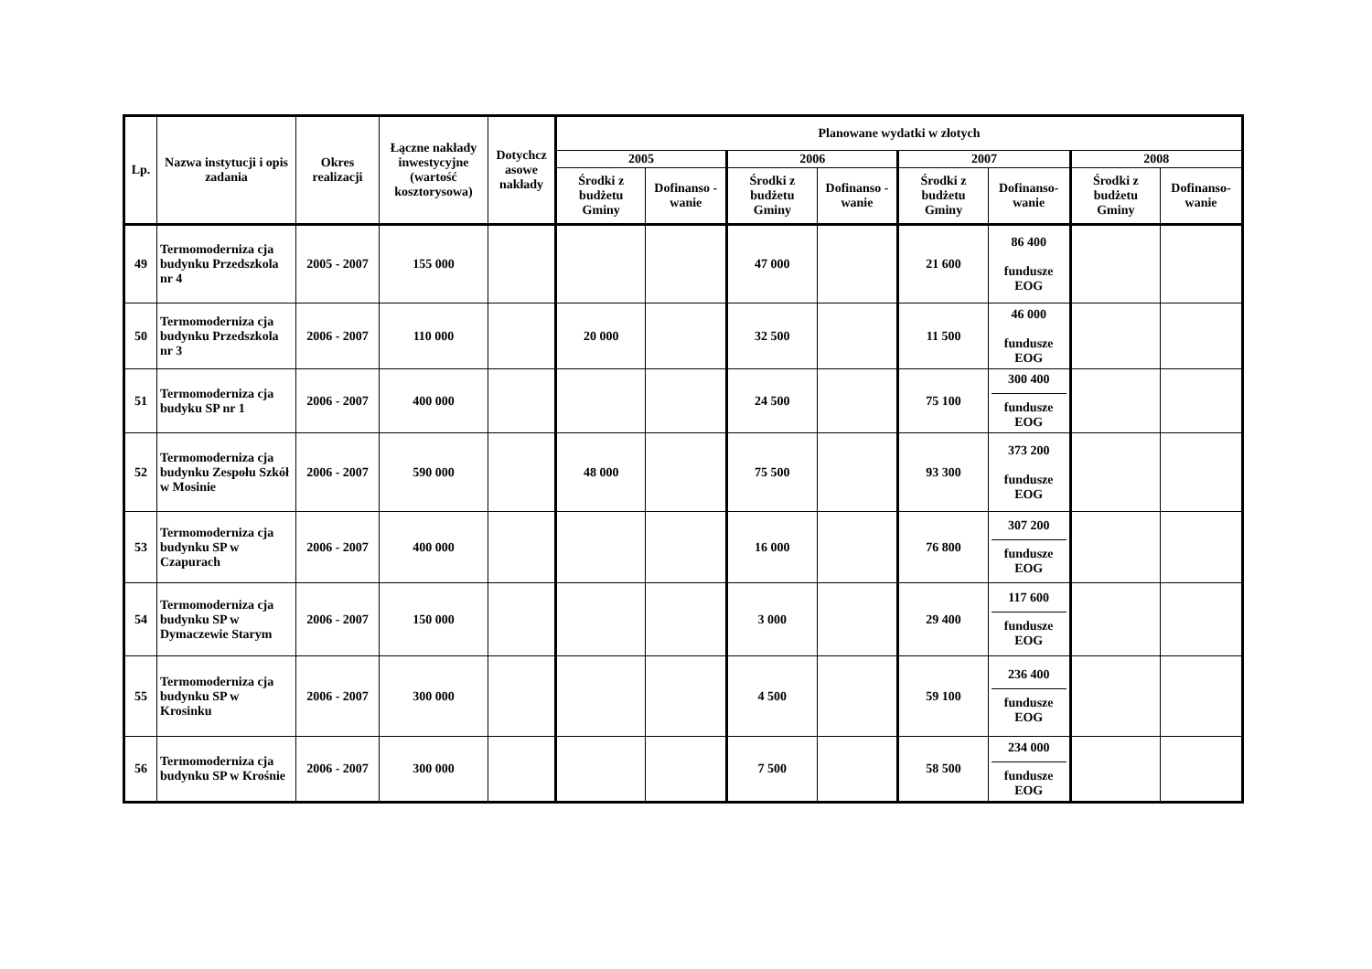| Lp. | Nazwa instytucji i opis zadania | Okres realizacji | Łączne nakłady inwestycyjne (wartość kosztorysowa) | Dotychcz asowe nakłady | Planowane wydatki w złotych | | | | | | | |
| --- | --- | --- | --- | --- | --- | --- | --- | --- | --- | --- | --- | --- |
| | | | | | 2005 | | 2006 | | 2007 | | 2008 | |
| | | | | | Środki z budżetu Gminy | Dofinanso - wanie | Środki z budżetu Gminy | Dofinanso - wanie | Środki z budżetu Gminy | Dofinanso- wanie | Środki z budżetu Gminy | Dofinanso- wanie |
| 49 | Termomoderniza cja budynku Przedszkola nr 4 | 2005 - 2007 | 155 000 | | | | 47 000 | | 21 600 | 86 400 fundusze EOG | | |
| 50 | Termomoderniza cja budynku Przedszkola nr 3 | 2006 - 2007 | 110 000 | | 20 000 | | 32 500 | | 11 500 | 46 000 fundusze EOG | | |
| 51 | Termomoderniza cja budyku SP nr 1 | 2006 - 2007 | 400 000 | | | | 24 500 | | 75 100 | 300 400 fundusze EOG | | |
| 52 | Termomoderniza cja budynku Zespołu Szkół w Mosinie | 2006 - 2007 | 590 000 | | 48 000 | | 75 500 | | 93 300 | 373 200 fundusze EOG | | |
| 53 | Termomoderniza cja budynku SP w Czapurach | 2006 - 2007 | 400 000 | | | | 16 000 | | 76 800 | 307 200 fundusze EOG | | |
| 54 | Termomoderniza cja budynku SP w Dymaczewie Starym | 2006 - 2007 | 150 000 | | | | 3 000 | | 29 400 | 117 600 fundusze EOG | | |
| 55 | Termomoderniza cja budynku SP w Krosinku | 2006 - 2007 | 300 000 | | | | 4 500 | | 59 100 | 236 400 fundusze EOG | | |
| 56 | Termomoderniza cja budynku SP w Krośnie | 2006 - 2007 | 300 000 | | | | 7 500 | | 58 500 | 234 000 fundusze EOG | | |